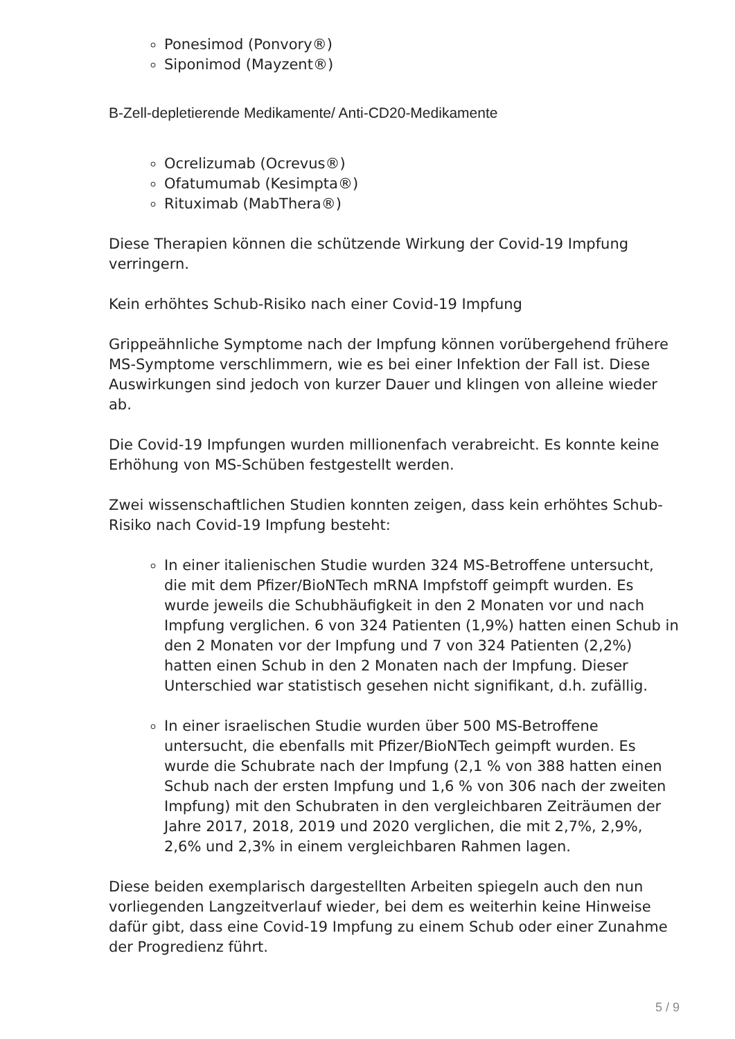Ponesimod (Ponvory®)
Siponimod (Mayzent®)
B-Zell-depletierende Medikamente/ Anti-CD20-Medikamente
Ocrelizumab (Ocrevus®)
Ofatumumab (Kesimpta®)
Rituximab (MabThera®)
Diese Therapien können die schützende Wirkung der Covid-19 Impfung verringern.
Kein erhöhtes Schub-Risiko nach einer Covid-19 Impfung
Grippeähnliche Symptome nach der Impfung können vorübergehend frühere MS-Symptome verschlimmern, wie es bei einer Infektion der Fall ist. Diese Auswirkungen sind jedoch von kurzer Dauer und klingen von alleine wieder ab.
Die Covid-19 Impfungen wurden millionenfach verabreicht. Es konnte keine Erhöhung von MS-Schüben festgestellt werden.
Zwei wissenschaftlichen Studien konnten zeigen, dass kein erhöhtes Schub-Risiko nach Covid-19 Impfung besteht:
In einer italienischen Studie wurden 324 MS-Betroffene untersucht, die mit dem Pfizer/BioNTech mRNA Impfstoff geimpft wurden. Es wurde jeweils die Schubhäufigkeit in den 2 Monaten vor und nach Impfung verglichen. 6 von 324 Patienten (1,9%) hatten einen Schub in den 2 Monaten vor der Impfung und 7 von 324 Patienten (2,2%) hatten einen Schub in den 2 Monaten nach der Impfung. Dieser Unterschied war statistisch gesehen nicht signifikant, d.h. zufällig.
In einer israelischen Studie wurden über 500 MS-Betroffene untersucht, die ebenfalls mit Pfizer/BioNTech geimpft wurden. Es wurde die Schubrate nach der Impfung (2,1 % von 388 hatten einen Schub nach der ersten Impfung und 1,6 % von 306 nach der zweiten Impfung) mit den Schubraten in den vergleichbaren Zeiträumen der Jahre 2017, 2018, 2019 und 2020 verglichen, die mit 2,7%, 2,9%, 2,6% und 2,3% in einem vergleichbaren Rahmen lagen.
Diese beiden exemplarisch dargestellten Arbeiten spiegeln auch den nun vorliegenden Langzeitverlauf wieder, bei dem es weiterhin keine Hinweise dafür gibt, dass eine Covid-19 Impfung zu einem Schub oder einer Zunahme der Progredienz führt.
5 / 9